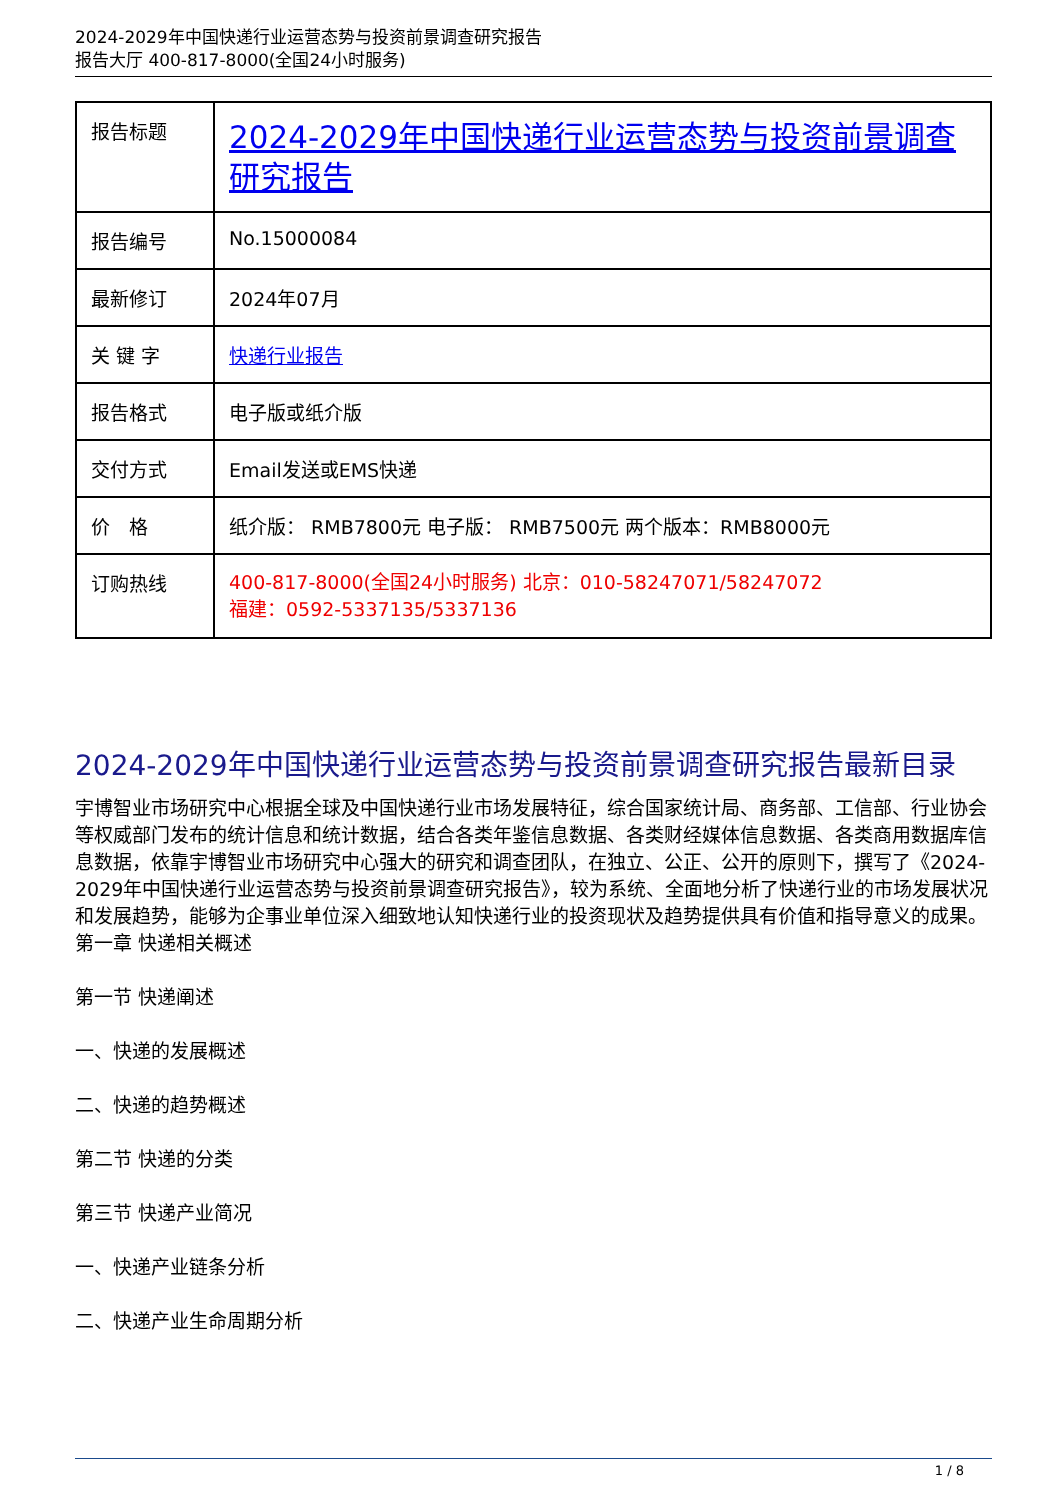2024-2029年中国快递行业运营态势与投资前景调查研究报告
报告大厅 400-817-8000(全国24小时服务)
| 报告标题 | 2024-2029年中国快递行业运营态势与投资前景调查研究报告 |
| 报告编号 | No.15000084 |
| 最新修订 | 2024年07月 |
| 关 键 字 | 快递行业报告 |
| 报告格式 | 电子版或纸介版 |
| 交付方式 | Email发送或EMS快递 |
| 价 格 | 纸介版： RMB7800元 电子版： RMB7500元 两个版本：RMB8000元 |
| 订购热线 | 400-817-8000(全国24小时服务) 北京：010-58247071/58247072 福建：0592-5337135/5337136 |
2024-2029年中国快递行业运营态势与投资前景调查研究报告最新目录
宇博智业市场研究中心根据全球及中国快递行业市场发展特征，综合国家统计局、商务部、工信部、行业协会等权威部门发布的统计信息和统计数据，结合各类年鉴信息数据、各类财经媒体信息数据、各类商用数据库信息数据，依靠宇博智业市场研究中心强大的研究和调查团队，在独立、公正、公开的原则下，撰写了《2024-2029年中国快递行业运营态势与投资前景调查研究报告》，较为系统、全面地分析了快递行业的市场发展状况和发展趋势，能够为企事业单位深入细致地认知快递行业的投资现状及趋势提供具有价值和指导意义的成果。
第一章 快递相关概述
第一节 快递阐述
一、快递的发展概述
二、快递的趋势概述
第二节 快递的分类
第三节 快递产业简况
一、快递产业链条分析
二、快递产业生命周期分析
1 / 8